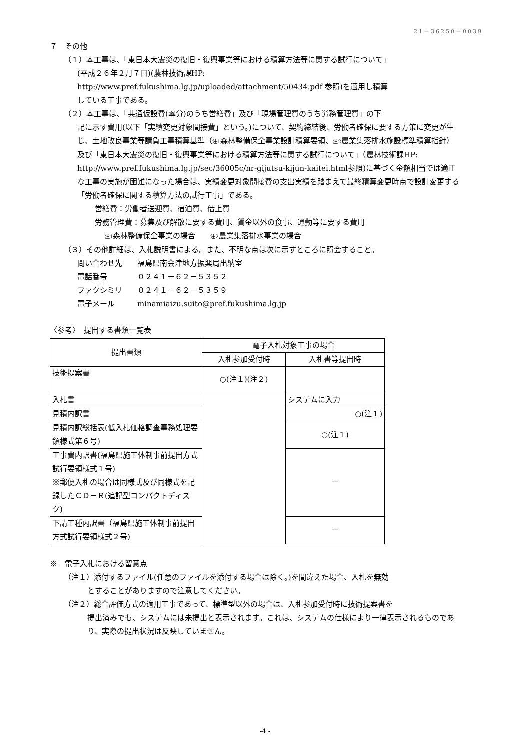21－36250－0039
７　その他
（１）本工事は、「東日本大震災の復旧・復興事業等における積算方法等に関する試行について」
(平成２６年２月７日)(農林技術課HP:
http://www.pref.fukushima.lg.jp/uploaded/attachment/50434.pdf 参照)を適用し積算
している工事である。
（２）本工事は、「共通仮設費(率分)のうち営繕費」及び「現場管理費のうち労務管理費」の下
記に示す費用(以下「実績変更対象間接費」という。)について、契約締結後、労働者確保に要する方策に変更が生じ、土地改良事業等請負工事積算基準（注1森林整備保全事業設計積算要領、注2農業集落排水施設標準積算指針）及び「東日本大震災の復旧・復興事業等における積算方法等に関する試行について」（農林技術課HP:
http://www.pref.fukushima.lg.jp/sec/36005c/nr-gijutsu-kijun-kaitei.html参照)に基づく金額相当では適正な工事の実施が困難になった場合は、実績変更対象間接費の支出実績を踏まえて最終精算変更時点で設計変更する「労働者確保に関する積算方法の試行工事」である。
営繕費：労働者送迎費、宿泊費、借上費
労務管理費：募集及び解散に要する費用、賃金以外の食事、通勤等に要する費用
注1森林整備保全事業の場合　　注2農業集落排水事業の場合
（３）その他詳細は、入札説明書による。また、不明な点は次に示すところに照会すること。
問い合わせ先　　福島県南会津地方振興局出納室
電話番号　　　　０２４１－６２－５３５２
ファクシミリ　　０２４１－６２－５３５９
電子メール　　　minamiaizu.suito@pref.fukushima.lg.jp
〈参考〉　提出する書類一覧表
| 提出書類 | 電子入札対象工事の場合 | |
| --- | --- | --- |
| | 入札参加受付時 | 入札書等提出時 |
| 技術提案書 | ○(注１)(注２) | |
| 入札書 | | システムに入力 |
| 見積内訳書 | | ○(注１) |
| 見積内訳総括表(低入札価格調査事務処理要領様式第６号) | | ○(注１) |
| 工事費内訳書(福島県施工体制事前提出方式試行要領様式１号) ※郵便入札の場合は同様式及び同様式を記録したＣＤ－Ｒ(追記型コンパクトディスク) | | － |
| 下請工種内訳書（福島県施工体制事前提出方式試行要領様式２号) | | － |
※　電子入札における留意点
（注１）添付するファイル(任意のファイルを添付する場合は除く。)を間違えた場合、入札を無効
とすることがありますので注意してください。
（注２）総合評価方式の適用工事であって、標準型以外の場合は、入札参加受付時に技術提案書を
提出済みでも、システムには未提出と表示されます。これは、システムの仕様により一律表示されるものであり、実際の提出状況は反映していません。
-4 -